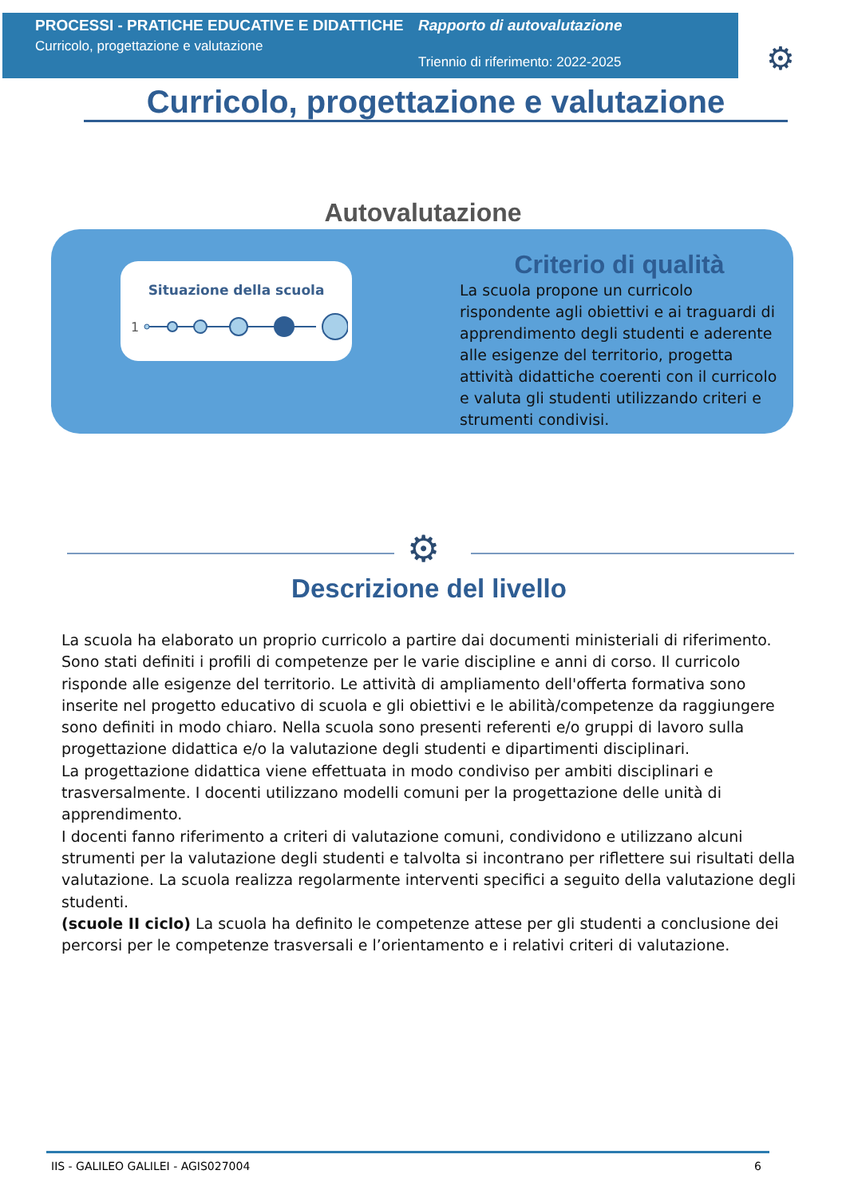PROCESSI - PRATICHE EDUCATIVE E DIDATTICHE
Curricolo, progettazione e valutazione
Rapporto di autovalutazione
Triennio di riferimento: 2022-2025
⚙
Curricolo, progettazione e valutazione
Autovalutazione
Situazione della scuola
1
Criterio di qualità
La scuola propone un curricolo rispondente agli obiettivi e ai traguardi di apprendimento degli studenti e aderente alle esigenze del territorio, progetta attività didattiche coerenti con il curricolo e valuta gli studenti utilizzando criteri e strumenti condivisi.
⚙
Descrizione del livello
La scuola ha elaborato un proprio curricolo a partire dai documenti ministeriali di riferimento. Sono stati definiti i profili di competenze per le varie discipline e anni di corso. Il curricolo risponde alle esigenze del territorio. Le attività di ampliamento dell'offerta formativa sono inserite nel progetto educativo di scuola e gli obiettivi e le abilità/competenze da raggiungere sono definiti in modo chiaro. Nella scuola sono presenti referenti e/o gruppi di lavoro sulla progettazione didattica e/o la valutazione degli studenti e dipartimenti disciplinari.
La progettazione didattica viene effettuata in modo condiviso per ambiti disciplinari e trasversalmente. I docenti utilizzano modelli comuni per la progettazione delle unità di apprendimento.
I docenti fanno riferimento a criteri di valutazione comuni, condividono e utilizzano alcuni strumenti per la valutazione degli studenti e talvolta si incontrano per riflettere sui risultati della valutazione. La scuola realizza regolarmente interventi specifici a seguito della valutazione degli studenti.
(scuole II ciclo) La scuola ha definito le competenze attese per gli studenti a conclusione dei percorsi per le competenze trasversali e l’orientamento e i relativi criteri di valutazione.
IIS - GALILEO GALILEI - AGIS027004 6